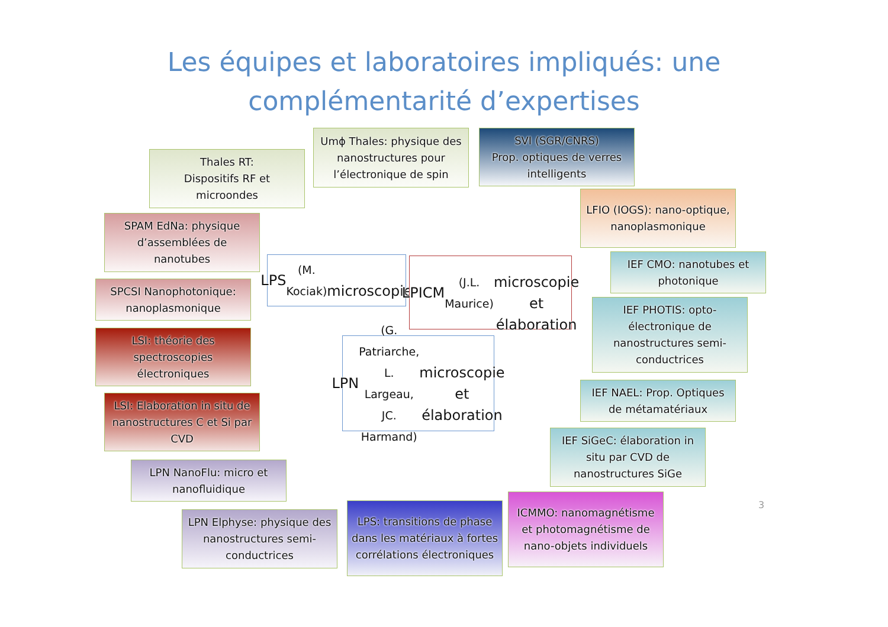Les équipes et laboratoires impliqués: une
complémentarité d’expertises
Thales RT:
Dispositifs RF et
microondes
SPAM EdNa: physique d’assemblées de nanotubes
SPCSI Nanophotonique: nanoplasmonique
LSI: théorie des spectroscopies électroniques
LSI: Elaboration in situ de nanostructures C et Si par CVD
LPN NanoFlu: micro et nanofluidique
LPN Elphyse: physique des nanostructures semi-conductrices
Umϕ Thales: physique des nanostructures pour l’électronique de spin
SVI (SGR/CNRS)
Prop. optiques de verres intelligents
LPS (M. Kociak)
microscopie
LPICM (J.L. Maurice)
microscopie et élaboration
LPN (G. Patriarche, L. Largeau, JC. Harmand)
microscopie et élaboration
LPS: transitions de phase dans les matériaux à fortes corrélations électroniques
ICMMO: nanomagnétisme et photomagnétisme de nano-objets individuels
LFIO (IOGS): nano-optique, nanoplasmonique
IEF CMO: nanotubes et photonique
IEF PHOTIS: opto-électronique de nanostructures semi-conductrices
IEF NAEL: Prop. Optiques de métamatériaux
IEF SiGeC: élaboration in situ par CVD de nanostructures SiGe
3